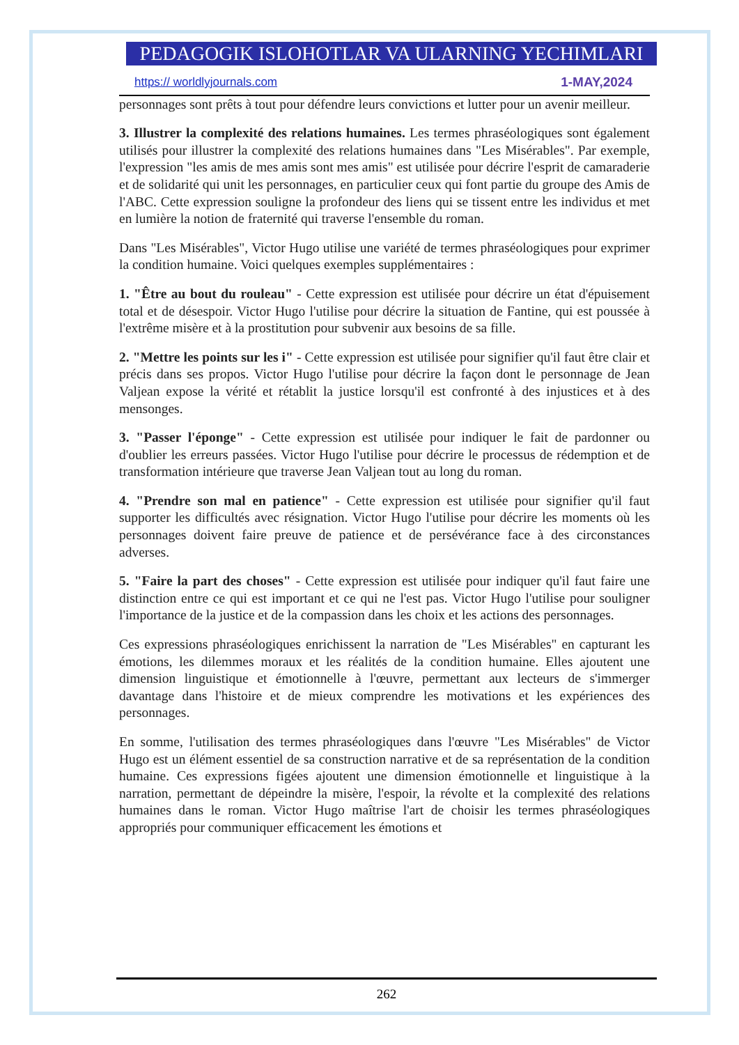PEDAGOGIK ISLOHOTLAR VA ULARNING YECHIMLARI
https:// worldlyjournals.com 1-MAY,2024
personnages sont prêts à tout pour défendre leurs convictions et lutter pour un avenir meilleur.
3. Illustrer la complexité des relations humaines. Les termes phraséologiques sont également utilisés pour illustrer la complexité des relations humaines dans "Les Misérables". Par exemple, l'expression "les amis de mes amis sont mes amis" est utilisée pour décrire l'esprit de camaraderie et de solidarité qui unit les personnages, en particulier ceux qui font partie du groupe des Amis de l'ABC. Cette expression souligne la profondeur des liens qui se tissent entre les individus et met en lumière la notion de fraternité qui traverse l'ensemble du roman.
Dans "Les Misérables", Victor Hugo utilise une variété de termes phraséologiques pour exprimer la condition humaine. Voici quelques exemples supplémentaires :
1. "Être au bout du rouleau" - Cette expression est utilisée pour décrire un état d'épuisement total et de désespoir. Victor Hugo l'utilise pour décrire la situation de Fantine, qui est poussée à l'extrême misère et à la prostitution pour subvenir aux besoins de sa fille.
2. "Mettre les points sur les i" - Cette expression est utilisée pour signifier qu'il faut être clair et précis dans ses propos. Victor Hugo l'utilise pour décrire la façon dont le personnage de Jean Valjean expose la vérité et rétablit la justice lorsqu'il est confronté à des injustices et à des mensonges.
3. "Passer l'éponge" - Cette expression est utilisée pour indiquer le fait de pardonner ou d'oublier les erreurs passées. Victor Hugo l'utilise pour décrire le processus de rédemption et de transformation intérieure que traverse Jean Valjean tout au long du roman.
4. "Prendre son mal en patience" - Cette expression est utilisée pour signifier qu'il faut supporter les difficultés avec résignation. Victor Hugo l'utilise pour décrire les moments où les personnages doivent faire preuve de patience et de persévérance face à des circonstances adverses.
5. "Faire la part des choses" - Cette expression est utilisée pour indiquer qu'il faut faire une distinction entre ce qui est important et ce qui ne l'est pas. Victor Hugo l'utilise pour souligner l'importance de la justice et de la compassion dans les choix et les actions des personnages.
Ces expressions phraséologiques enrichissent la narration de "Les Misérables" en capturant les émotions, les dilemmes moraux et les réalités de la condition humaine. Elles ajoutent une dimension linguistique et émotionnelle à l'œuvre, permettant aux lecteurs de s'immerger davantage dans l'histoire et de mieux comprendre les motivations et les expériences des personnages.
En somme, l'utilisation des termes phraséologiques dans l'œuvre "Les Misérables" de Victor Hugo est un élément essentiel de sa construction narrative et de sa représentation de la condition humaine. Ces expressions figées ajoutent une dimension émotionnelle et linguistique à la narration, permettant de dépeindre la misère, l'espoir, la révolte et la complexité des relations humaines dans le roman. Victor Hugo maîtrise l'art de choisir les termes phraséologiques appropriés pour communiquer efficacement les émotions et
262